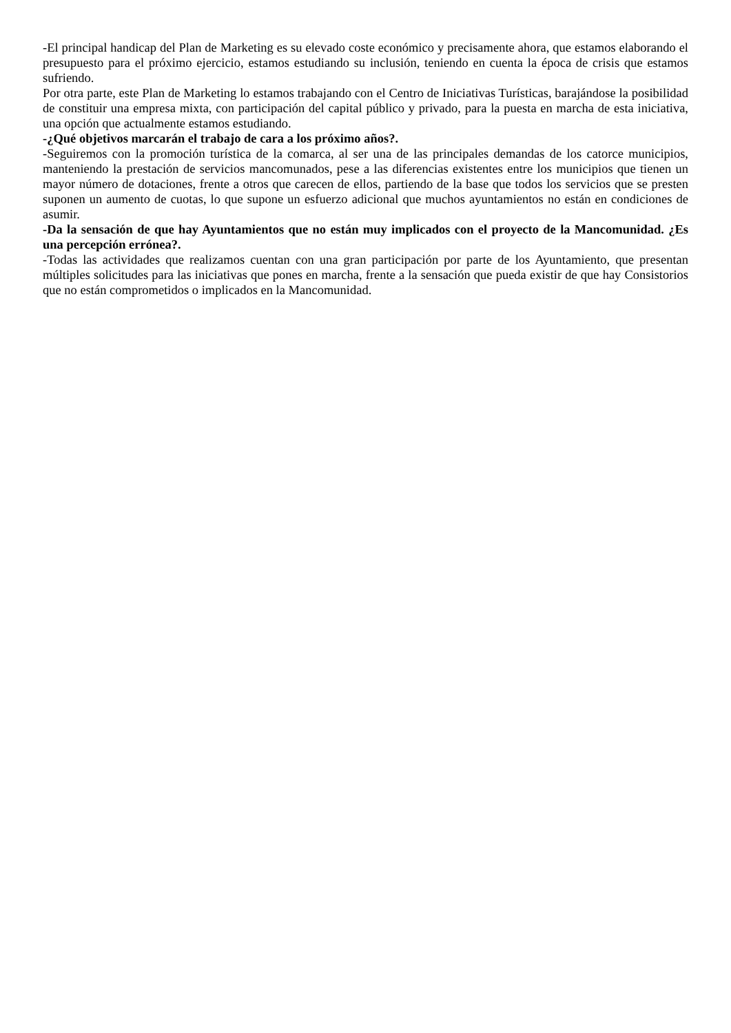-El principal handicap del Plan de Marketing es su elevado coste económico y precisamente ahora, que estamos elaborando el presupuesto para el próximo ejercicio, estamos estudiando su inclusión, teniendo en cuenta la época de crisis que estamos sufriendo.
Por otra parte, este Plan de Marketing lo estamos trabajando con el Centro de Iniciativas Turísticas, barajándose la posibilidad de constituir una empresa mixta, con participación del capital público y privado, para la puesta en marcha de esta iniciativa, una opción que actualmente estamos estudiando.
-¿Qué objetivos marcarán el trabajo de cara a los próximo años?.
-Seguiremos con la promoción turística de la comarca, al ser una de las principales demandas de los catorce municipios, manteniendo la prestación de servicios mancomunados, pese a las diferencias existentes entre los municipios que tienen un mayor número de dotaciones, frente a otros que carecen de ellos, partiendo de la base que todos los servicios que se presten suponen un aumento de cuotas, lo que supone un esfuerzo adicional que muchos ayuntamientos no están en condiciones de asumir.
-Da la sensación de que hay Ayuntamientos que no están muy implicados con el proyecto de la Mancomunidad. ¿Es una percepción errónea?.
-Todas las actividades que realizamos cuentan con una gran participación por parte de los Ayuntamiento, que presentan múltiples solicitudes para las iniciativas que pones en marcha, frente a la sensación que pueda existir de que hay Consistorios que no están comprometidos o implicados en la Mancomunidad.